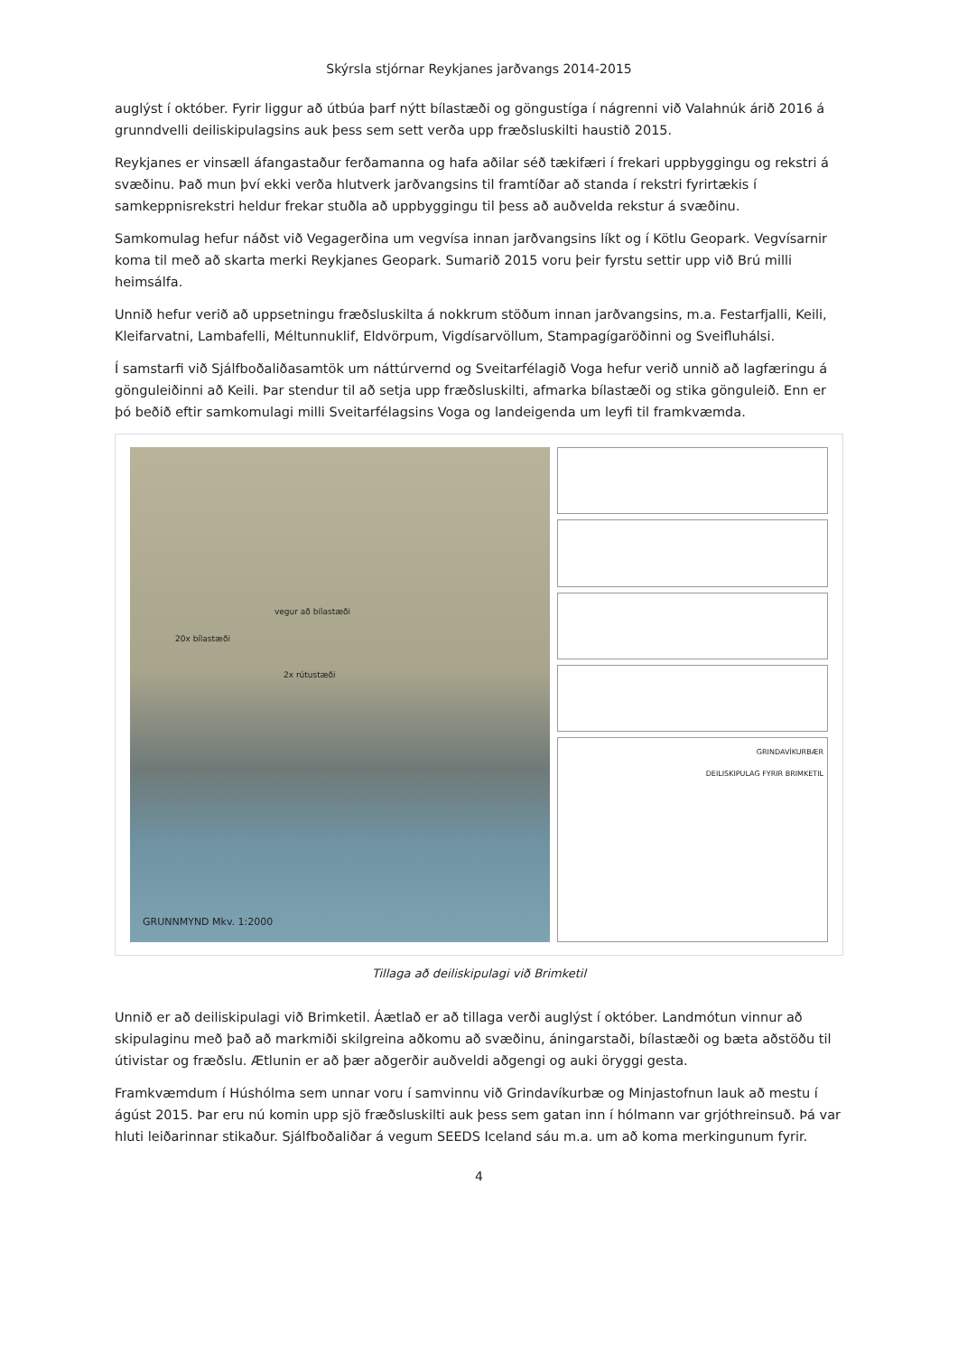Skýrsla stjórnar Reykjanes jarðvangs 2014-2015
auglýst í október. Fyrir liggur að útbúa þarf nýtt bílastæði og göngustíga í nágrenni við Valahnúk árið 2016 á grunndvelli deiliskipulagsins auk þess sem sett verða upp fræðsluskilti haustið 2015.
Reykjanes er vinsæll áfangastaður ferðamanna og hafa aðilar séð tækifæri í frekari uppbyggingu og rekstri á svæðinu. Það mun því ekki verða hlutverk jarðvangsins til framtíðar að standa í rekstri fyrirtækis í samkeppnisrekstri heldur frekar stuðla að uppbyggingu til þess að auðvelda rekstur á svæðinu.
Samkomulag hefur náðst við Vegagerðina um vegvísa innan jarðvangsins líkt og í Kötlu Geopark. Vegvísarnir koma til með að skarta merki Reykjanes Geopark. Sumarið 2015 voru þeir fyrstu settir upp við Brú milli heimsálfa.
Unnið hefur verið að uppsetningu fræðsluskilta á nokkrum stöðum innan jarðvangsins, m.a. Festarfjalli, Keili, Kleifarvatni, Lambafelli, Méltunnuklif, Eldvörpum, Vigdísarvöllum, Stampagígaröðinni og Sveifluhálsi.
Í samstarfi við Sjálfboðaliðasamtök um náttúrvernd og Sveitarfélagið Voga hefur verið unnið að lagfæringu á gönguleiðinni að Keili. Þar stendur til að setja upp fræðsluskilti, afmarka bílastæði og stika gönguleið. Enn er þó beðið eftir samkomulagi milli Sveitarfélagsins Voga og landeigenda um leyfi til framkvæmda.
vegur að bílastæði
20x bílastæði
2x rútustæði
GRUNNMYND Mkv. 1:2000
GRINDAVÍKURBÆR
DEILISKIPULAG FYRIR BRIMKETIL
Tillaga að deiliskipulagi við Brimketil
Unnið er að deiliskipulagi við Brimketil. Áætlað er að tillaga verði auglýst í október. Landmótun vinnur að skipulaginu með það að markmiði skilgreina aðkomu að svæðinu, áningarstaði, bílastæði og bæta aðstöðu til útivistar og fræðslu. Ætlunin er að þær aðgerðir auðveldi aðgengi og auki öryggi gesta.
Framkvæmdum í Húshólma sem unnar voru í samvinnu við Grindavíkurbæ og Minjastofnun lauk að mestu í ágúst 2015. Þar eru nú komin upp sjö fræðsluskilti auk þess sem gatan inn í hólmann var grjóthreinsuð. Þá var hluti leiðarinnar stikaður. Sjálfboðaliðar á vegum SEEDS Iceland sáu m.a. um að koma merkingunum fyrir.
4